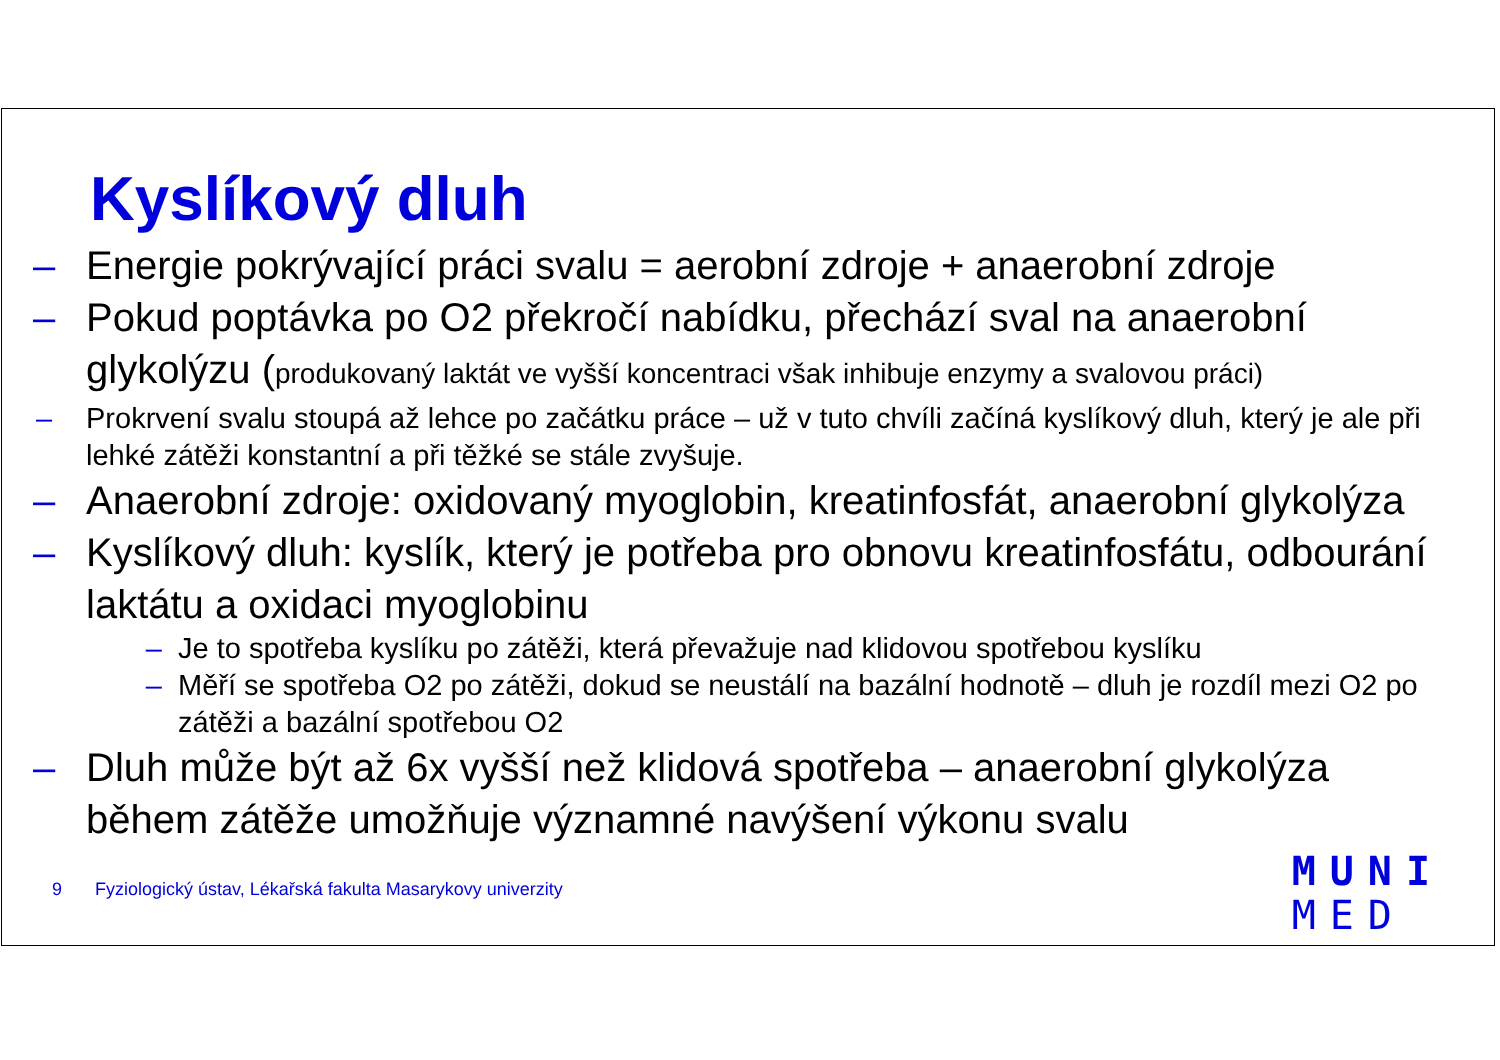Kyslíkový dluh
– Energie pokrývající práci svalu = aerobní zdroje + anaerobní zdroje
– Pokud poptávka po O2 překročí nabídku, přechází sval na anaerobní glykolýzu (produkovaný laktát ve vyšší koncentraci však inhibuje enzymy a svalovou práci)
– Prokrvení svalu stoupá až lehce po začátku práce – už v tuto chvíli začíná kyslíkový dluh, který je ale při lehké zátěži konstantní a při těžké se stále zvyšuje.
– Anaerobní zdroje: oxidovaný myoglobin, kreatinfosfát, anaerobní glykolýza
– Kyslíkový dluh: kyslík, který je potřeba pro obnovu kreatinfosfátu, odbourání laktátu a oxidaci myoglobinu
– Je to spotřeba kyslíku po zátěži, která převažuje nad klidovou spotřebou kyslíku
– Měří se spotřeba O2 po zátěži, dokud se neustálí na bazální hodnotě – dluh je rozdíl mezi O2 po zátěži a bazální spotřebou O2
– Dluh může být až 6x vyšší než klidová spotřeba – anaerobní glykolýza během zátěže umožňuje významné navýšení výkonu svalu
9 Fyziologický ústav, Lékařská fakulta Masarykovy univerzity
MUNI
MED